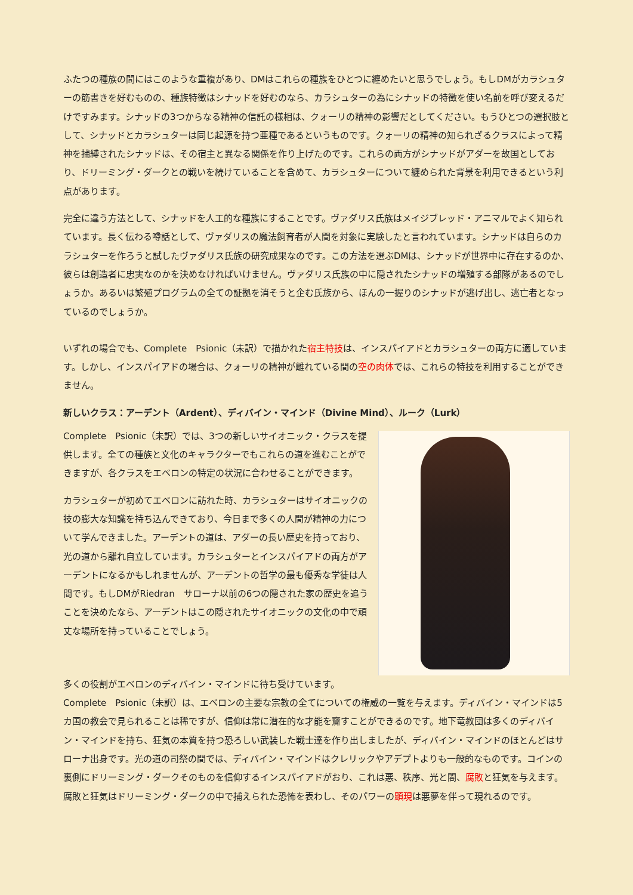ふたつの種族の間にはこのような重複があり、DMはこれらの種族をひとつに纏めたいと思うでしょう。もしDMがカラシュターの筋書きを好むものの、種族特徴はシナッドを好むのなら、カラシュターの為にシナッドの特徴を使い名前を呼び変えるだけですみます。シナッドの3つからなる精神の信託の様相は、クォーリの精神の影響だとしてください。もうひとつの選択肢として、シナッドとカラシュターは同じ起源を持つ亜種であるというものです。クォーリの精神の知られざるクラスによって精神を捕縛されたシナッドは、その宿主と異なる関係を作り上げたのです。これらの両方がシナッドがアダーを故国としており、ドリーミング・ダークとの戦いを続けていることを含めて、カラシュターについて纏められた背景を利用できるという利点があります。
完全に違う方法として、シナッドを人工的な種族にすることです。ヴァダリス氏族はメイジブレッド・アニマルでよく知られています。長く伝わる噂話として、ヴァダリスの魔法飼育者が人間を対象に実験したと言われています。シナッドは自らのカラシュターを作ろうと試したヴァダリス氏族の研究成果なのです。この方法を選ぶDMは、シナッドが世界中に存在するのか、彼らは創造者に忠実なのかを決めなければいけません。ヴァダリス氏族の中に隠されたシナッドの増殖する部隊があるのでしょうか。あるいは繁殖プログラムの全ての証拠を消そうと企む氏族から、ほんの一握りのシナッドが逃げ出し、逃亡者となっているのでしょうか。
いずれの場合でも、Complete　Psionic（未訳）で描かれた宿主特技は、インスパイアドとカラシュターの両方に適しています。しかし、インスパイアドの場合は、クォーリの精神が離れている間の空の肉体では、これらの特技を利用することができません。
新しいクラス：アーデント（Ardent）、ディバイン・マインド（Divine Mind）、ルーク（Lurk）
Complete　Psionic（未訳）では、3つの新しいサイオニック・クラスを提供します。全ての種族と文化のキャラクターでもこれらの道を進むことができますが、各クラスをエベロンの特定の状況に合わせることができます。
カラシュターが初めてエベロンに訪れた時、カラシュターはサイオニックの技の膨大な知識を持ち込んできており、今日まで多くの人間が精神の力について学んできました。アーデントの道は、アダーの長い歴史を持っており、光の道から離れ自立しています。カラシュターとインスパイアドの両方がアーデントになるかもしれませんが、アーデントの哲学の最も優秀な学徒は人間です。もしDMがRiedran　サローナ以前の6つの隠された家の歴史を追うことを決めたなら、アーデントはこの隠されたサイオニックの文化の中で頑丈な場所を持っていることでしょう。
多くの役割がエベロンのディバイン・マインドに待ち受けています。
Complete　Psionic（未訳）は、エベロンの主要な宗教の全てについての権威の一覧を与えます。ディバイン・マインドは5カ国の教会で見られることは稀ですが、信仰は常に潜在的な才能を齎すことができるのです。地下竜教団は多くのディバイン・マインドを持ち、狂気の本質を持つ恐ろしい武装した戦士達を作り出しましたが、ディバイン・マインドのほとんどはサローナ出身です。光の道の司祭の間では、ディバイン・マインドはクレリックやアデプトよりも一般的なものです。コインの裏側にドリーミング・ダークそのものを信仰するインスパイアドがおり、これは悪、秩序、光と闇、腐敗と狂気を与えます。腐敗と狂気はドリーミング・ダークの中で捕えられた恐怖を表わし、そのパワーの顕現は悪夢を伴って現れるのです。